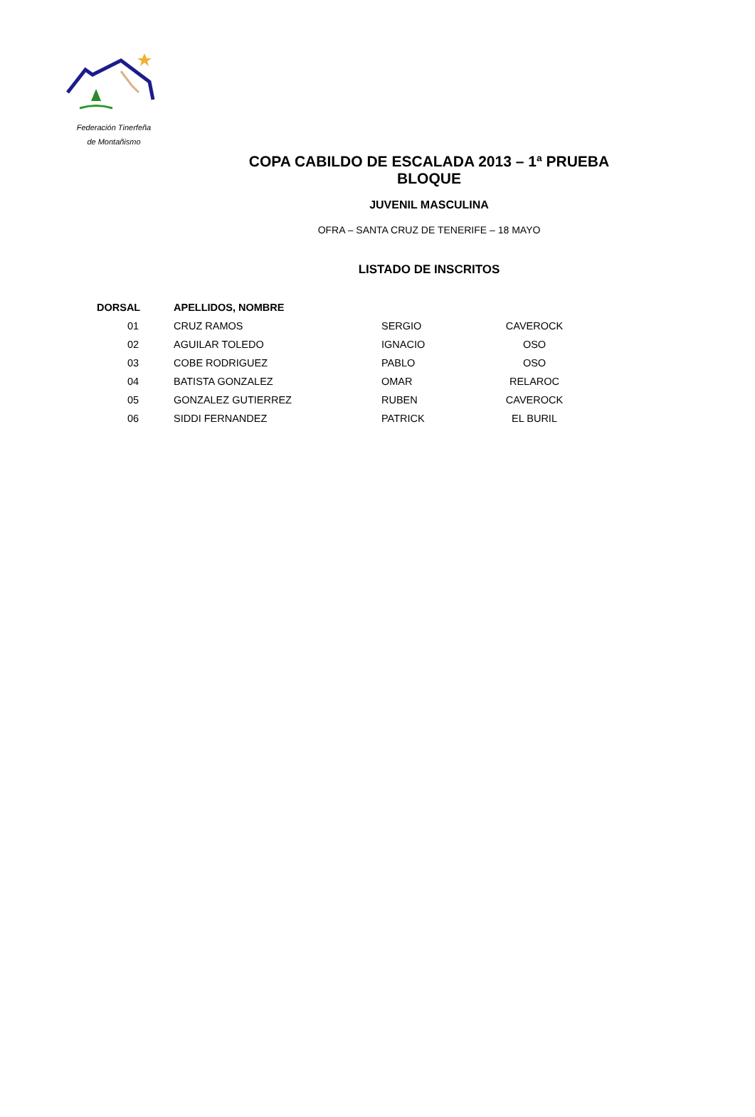Federación Tinerfeña
de Montañismo
COPA CABILDO DE ESCALADA 2013 – 1ª PRUEBA BLOQUE
JUVENIL MASCULINA
OFRA – SANTA CRUZ DE TENERIFE – 18 MAYO
LISTADO DE INSCRITOS
| DORSAL | APELLIDOS, NOMBRE | | |
| --- | --- | --- | --- |
| 01 | CRUZ RAMOS | SERGIO | CAVEROCK |
| 02 | AGUILAR TOLEDO | IGNACIO | OSO |
| 03 | COBE RODRIGUEZ | PABLO | OSO |
| 04 | BATISTA GONZALEZ | OMAR | RELAROC |
| 05 | GONZALEZ GUTIERREZ | RUBEN | CAVEROCK |
| 06 | SIDDI FERNANDEZ | PATRICK | EL BURIL |